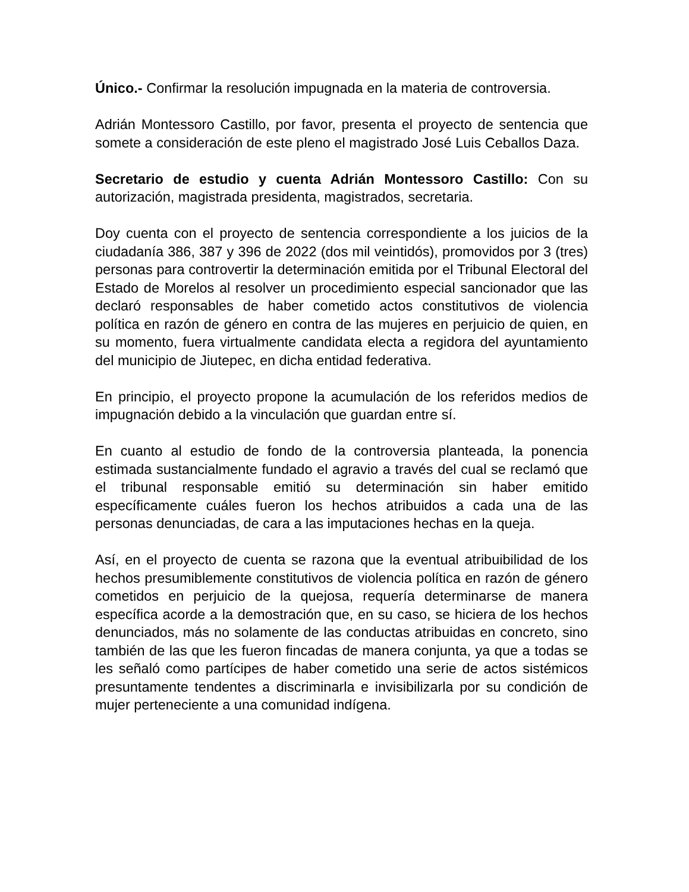Único.- Confirmar la resolución impugnada en la materia de controversia.
Adrián Montessoro Castillo, por favor, presenta el proyecto de sentencia que somete a consideración de este pleno el magistrado José Luis Ceballos Daza.
Secretario de estudio y cuenta Adrián Montessoro Castillo: Con su autorización, magistrada presidenta, magistrados, secretaria.
Doy cuenta con el proyecto de sentencia correspondiente a los juicios de la ciudadanía 386, 387 y 396 de 2022 (dos mil veintidós), promovidos por 3 (tres) personas para controvertir la determinación emitida por el Tribunal Electoral del Estado de Morelos al resolver un procedimiento especial sancionador que las declaró responsables de haber cometido actos constitutivos de violencia política en razón de género en contra de las mujeres en perjuicio de quien, en su momento, fuera virtualmente candidata electa a regidora del ayuntamiento del municipio de Jiutepec, en dicha entidad federativa.
En principio, el proyecto propone la acumulación de los referidos medios de impugnación debido a la vinculación que guardan entre sí.
En cuanto al estudio de fondo de la controversia planteada, la ponencia estimada sustancialmente fundado el agravio a través del cual se reclamó que el tribunal responsable emitió su determinación sin haber emitido específicamente cuáles fueron los hechos atribuidos a cada una de las personas denunciadas, de cara a las imputaciones hechas en la queja.
Así, en el proyecto de cuenta se razona que la eventual atribuibilidad de los hechos presumiblemente constitutivos de violencia política en razón de género cometidos en perjuicio de la quejosa, requería determinarse de manera específica acorde a la demostración que, en su caso, se hiciera de los hechos denunciados, más no solamente de las conductas atribuidas en concreto, sino también de las que les fueron fincadas de manera conjunta, ya que a todas se les señaló como partícipes de haber cometido una serie de actos sistémicos presuntamente tendentes a discriminarla e invisibilizarla por su condición de mujer perteneciente a una comunidad indígena.